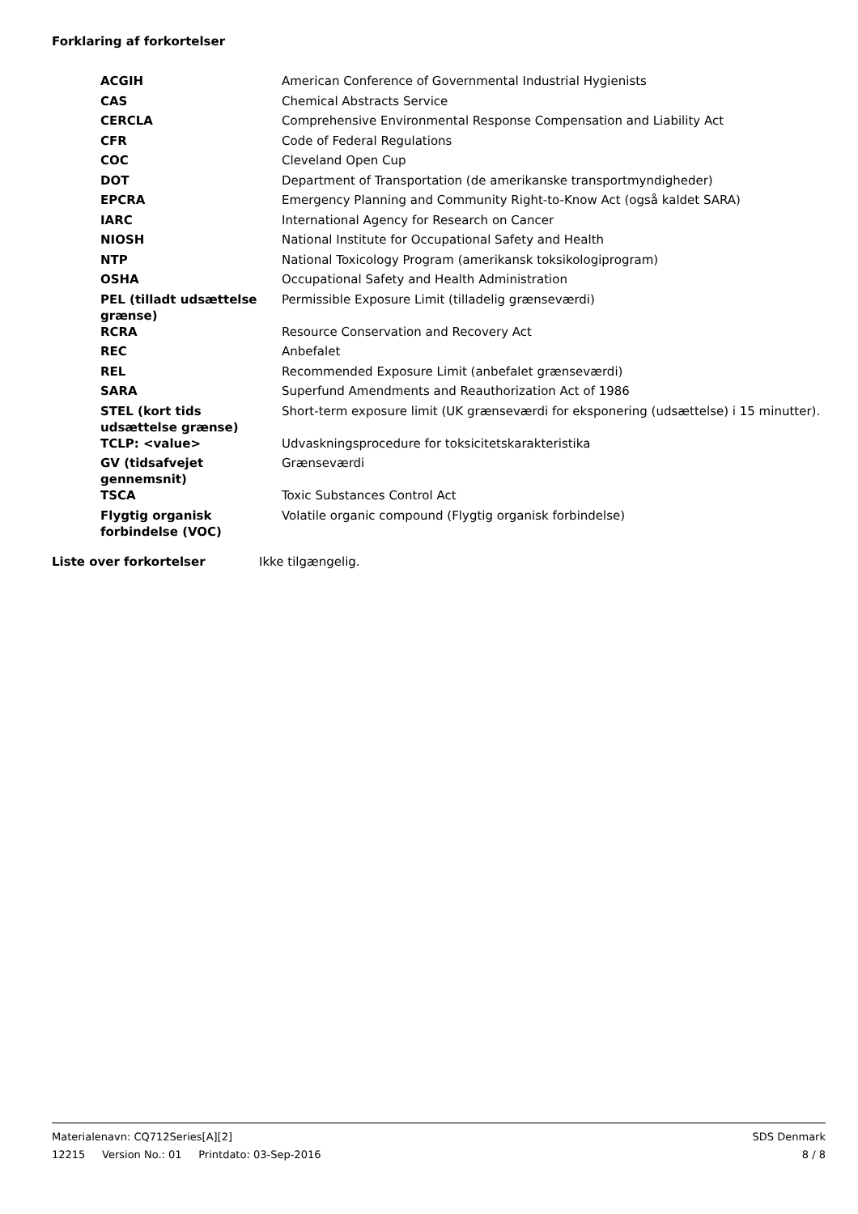Forklaring af forkortelser
| ACGIH | American Conference of Governmental Industrial Hygienists |
| CAS | Chemical Abstracts Service |
| CERCLA | Comprehensive Environmental Response Compensation and Liability Act |
| CFR | Code of Federal Regulations |
| COC | Cleveland Open Cup |
| DOT | Department of Transportation (de amerikanske transportmyndigheder) |
| EPCRA | Emergency Planning and Community Right-to-Know Act (også kaldet SARA) |
| IARC | International Agency for Research on Cancer |
| NIOSH | National Institute for Occupational Safety and Health |
| NTP | National Toxicology Program (amerikansk toksikologiprogram) |
| OSHA | Occupational Safety and Health Administration |
| PEL (tilladt udsættelse grænse) | Permissible Exposure Limit (tilladelig grænseværdi) |
| RCRA | Resource Conservation and Recovery Act |
| REC | Anbefalet |
| REL | Recommended Exposure Limit (anbefalet grænseværdi) |
| SARA | Superfund Amendments and Reauthorization Act of 1986 |
| STEL (kort tids udsættelse grænse) | Short-term exposure limit (UK grænseværdi for eksponering (udsættelse) i 15 minutter). |
| TCLP: <value> | Udvaskningsprocedure for toksicitetskarakteristika |
| GV (tidsafvejet gennemsnit) | Grænseværdi |
| TSCA | Toxic Substances Control Act |
| Flygtig organisk forbindelse (VOC) | Volatile organic compound (Flygtig organisk forbindelse) |
Liste over forkortelser Ikke tilgængelig.
Materialenavn: CQ712Series[A][2] SDS Denmark
12215 Version No.: 01 Printdato: 03-Sep-2016 8 / 8